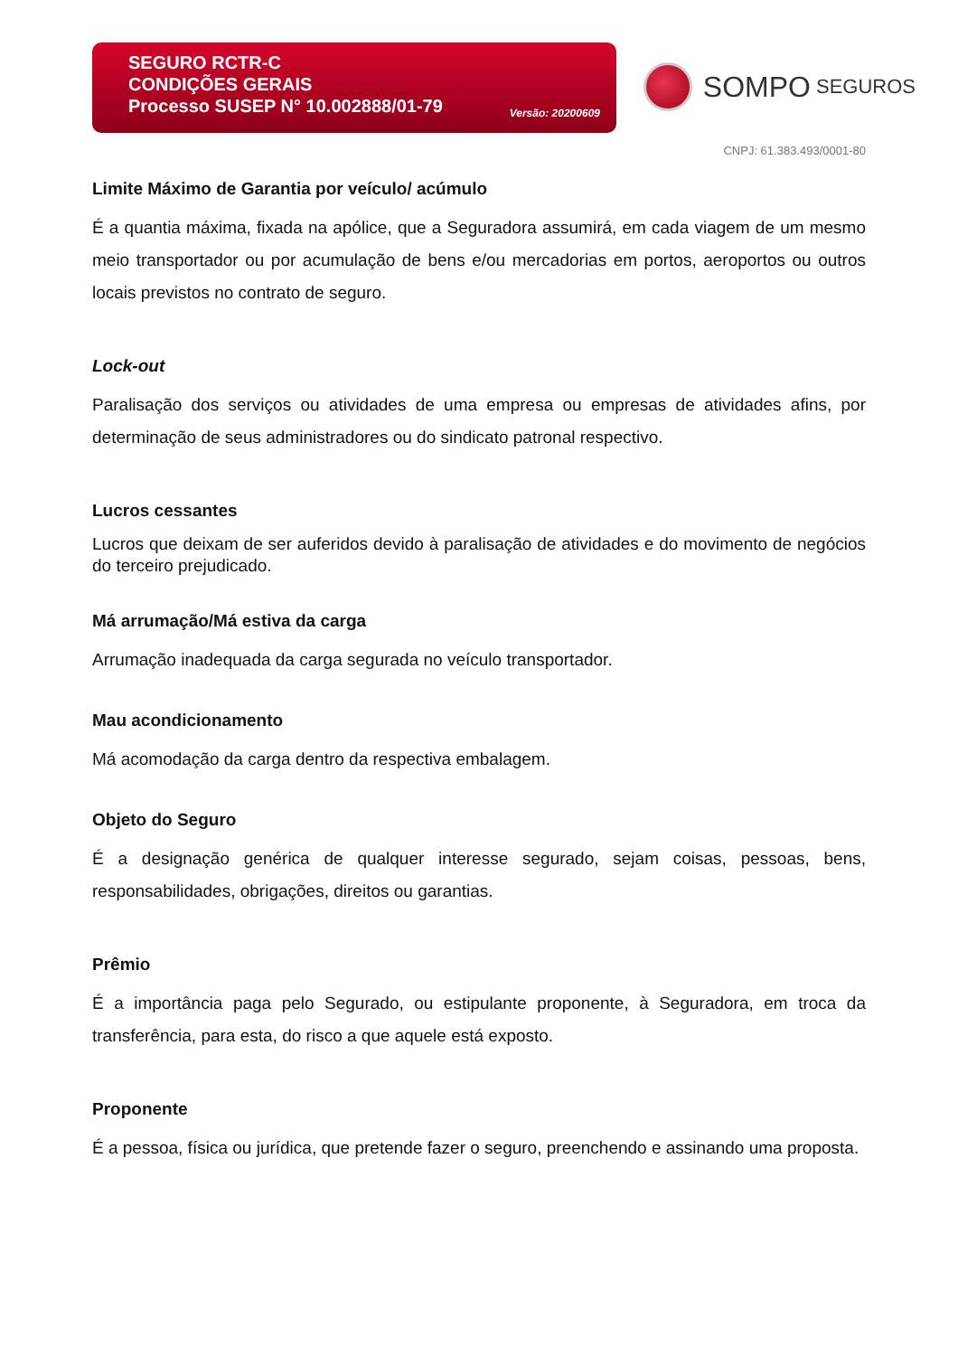SEGURO RCTR-C
CONDIÇÕES GERAIS
Processo SUSEP N° 10.002888/01-79
Versão: 20200609
SOMPO SEGUROS
CNPJ: 61.383.493/0001-80
Limite Máximo de Garantia por veículo/ acúmulo
É a quantia máxima, fixada na apólice, que a Seguradora assumirá, em cada viagem de um mesmo meio transportador ou por acumulação de bens e/ou mercadorias em portos, aeroportos ou outros locais previstos no contrato de seguro.
Lock-out
Paralisação dos serviços ou atividades de uma empresa ou empresas de atividades afins, por determinação de seus administradores ou do sindicato patronal respectivo.
Lucros cessantes
Lucros que deixam de ser auferidos devido à paralisação de atividades e do movimento de negócios do terceiro prejudicado.
Má arrumação/Má estiva da carga
Arrumação inadequada da carga segurada no veículo transportador.
Mau acondicionamento
Má acomodação da carga dentro da respectiva embalagem.
Objeto do Seguro
É a designação genérica de qualquer interesse segurado, sejam coisas, pessoas, bens, responsabilidades, obrigações, direitos ou garantias.
Prêmio
É a importância paga pelo Segurado, ou estipulante proponente, à Seguradora, em troca da transferência, para esta, do risco a que aquele está exposto.
Proponente
É a pessoa, física ou jurídica, que pretende fazer o seguro, preenchendo e assinando uma proposta.